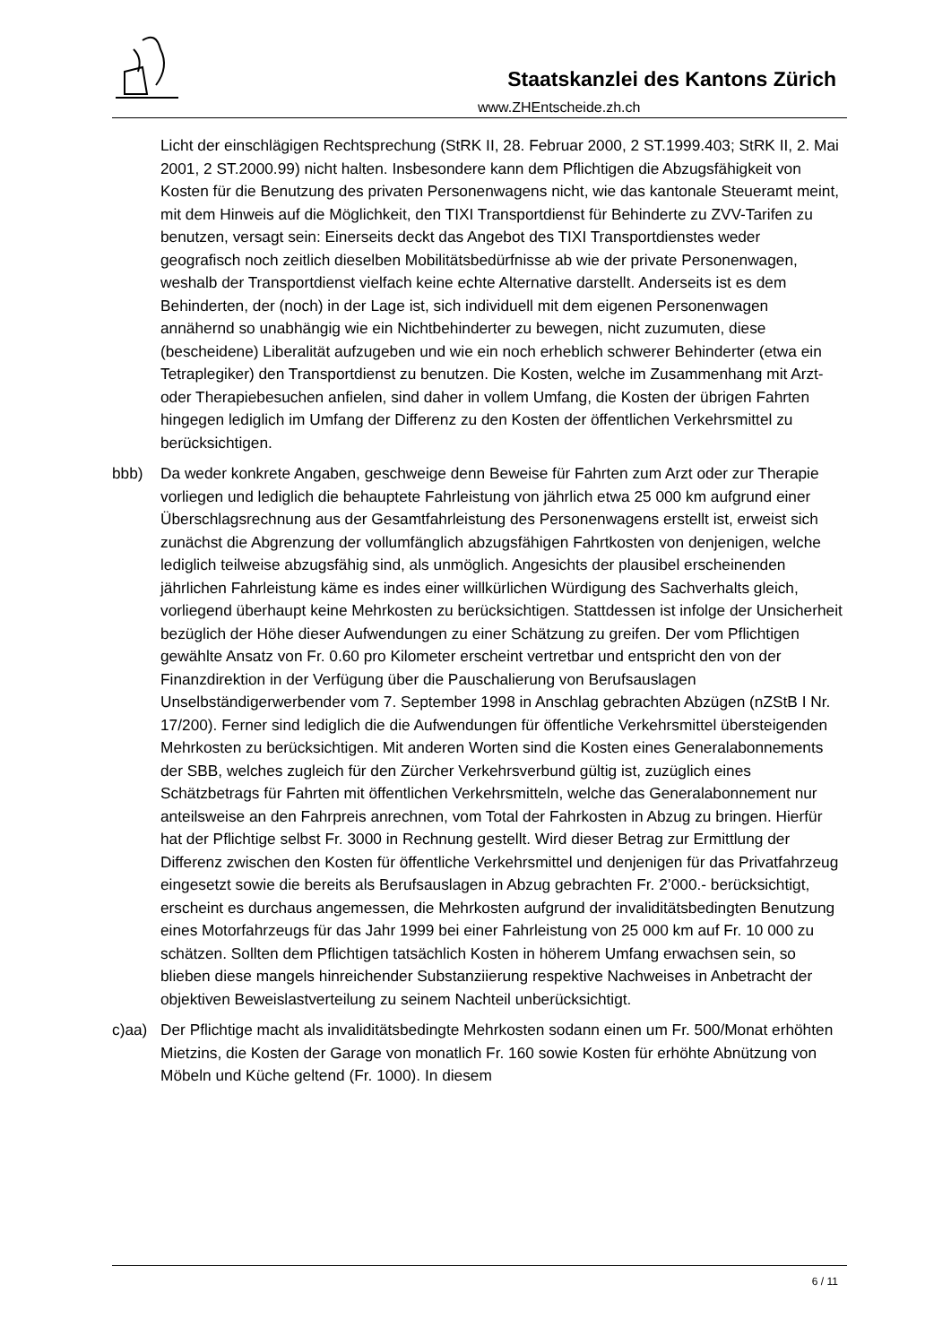Staatskanzlei des Kantons Zürich
www.ZHEntscheide.zh.ch
Licht der einschlägigen Rechtsprechung (StRK II, 28. Februar 2000, 2 ST.1999.403; StRK II, 2. Mai 2001, 2 ST.2000.99) nicht halten. Insbesondere kann dem Pflichtigen die Abzugsfähigkeit von Kosten für die Benutzung des privaten Personenwagens nicht, wie das kantonale Steueramt meint, mit dem Hinweis auf die Möglichkeit, den TIXI Transportdienst für Behinderte zu ZVV-Tarifen zu benutzen, versagt sein: Einerseits deckt das Angebot des TIXI Transportdienstes weder geografisch noch zeitlich dieselben Mobilitätsbedürfnisse ab wie der private Personenwagen, weshalb der Transportdienst vielfach keine echte Alternative darstellt. Anderseits ist es dem Behinderten, der (noch) in der Lage ist, sich individuell mit dem eigenen Personenwagen annähernd so unabhängig wie ein Nichtbehinderter zu bewegen, nicht zuzumuten, diese (bescheidene) Liberalität aufzugeben und wie ein noch erheblich schwerer Behinderter (etwa ein Tetraplegiker) den Transportdienst zu benutzen. Die Kosten, welche im Zusammenhang mit Arzt- oder Therapiebesuchen anfielen, sind daher in vollem Umfang, die Kosten der übrigen Fahrten hingegen lediglich im Umfang der Differenz zu den Kosten der öffentlichen Verkehrsmittel zu berücksichtigen.
bbb) Da weder konkrete Angaben, geschweige denn Beweise für Fahrten zum Arzt oder zur Therapie vorliegen und lediglich die behauptete Fahrleistung von jährlich etwa 25 000 km aufgrund einer Überschlagsrechnung aus der Gesamtfahrleistung des Personenwagens erstellt ist, erweist sich zunächst die Abgrenzung der vollumfänglich abzugsfähigen Fahrtkosten von denjenigen, welche lediglich teilweise abzugsfähig sind, als unmöglich. Angesichts der plausibel erscheinenden jährlichen Fahrleistung käme es indes einer willkürlichen Würdigung des Sachverhalts gleich, vorliegend überhaupt keine Mehrkosten zu berücksichtigen. Stattdessen ist infolge der Unsicherheit bezüglich der Höhe dieser Aufwendungen zu einer Schätzung zu greifen. Der vom Pflichtigen gewählte Ansatz von Fr. 0.60 pro Kilometer erscheint vertretbar und entspricht den von der Finanzdirektion in der Verfügung über die Pauschalierung von Berufsauslagen Unselbständigerwerbender vom 7. September 1998 in Anschlag gebrachten Abzügen (nZStB I Nr. 17/200). Ferner sind lediglich die die Aufwendungen für öffentliche Verkehrsmittel übersteigenden Mehrkosten zu berücksichtigen. Mit anderen Worten sind die Kosten eines Generalabonnements der SBB, welches zugleich für den Zürcher Verkehrsverbund gültig ist, zuzüglich eines Schätzbetrags für Fahrten mit öffentlichen Verkehrsmitteln, welche das Generalabonnement nur anteilsweise an den Fahrpreis anrechnen, vom Total der Fahrkosten in Abzug zu bringen. Hierfür hat der Pflichtige selbst Fr. 3000 in Rechnung gestellt. Wird dieser Betrag zur Ermittlung der Differenz zwischen den Kosten für öffentliche Verkehrsmittel und denjenigen für das Privatfahrzeug eingesetzt sowie die bereits als Berufsauslagen in Abzug gebrachten Fr. 2’000.- berücksichtigt, erscheint es durchaus angemessen, die Mehrkosten aufgrund der invaliditätsbedingten Benutzung eines Motorfahrzeugs für das Jahr 1999 bei einer Fahrleistung von 25 000 km auf Fr. 10 000 zu schätzen. Sollten dem Pflichtigen tatsächlich Kosten in höherem Umfang erwachsen sein, so blieben diese mangels hinreichender Substanziierung respektive Nachweises in Anbetracht der objektiven Beweislastverteilung zu seinem Nachteil unberücksichtigt.
c)aa) Der Pflichtige macht als invaliditätsbedingte Mehrkosten sodann einen um Fr. 500/Monat erhöhten Mietzins, die Kosten der Garage von monatlich Fr. 160 sowie Kosten für erhöhte Abnützung von Möbeln und Küche geltend (Fr. 1000). In diesem
6 / 11